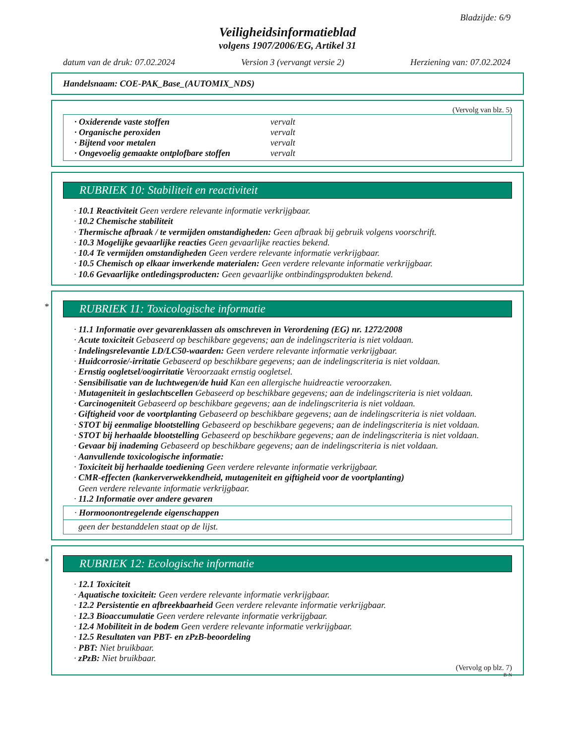Bladzijde: 6/9
Veiligheidsinformatieblad
volgens 1907/2006/EG, Artikel 31
datum van de druk: 07.02.2024 Version 3 (vervangt versie 2) Herziening van: 07.02.2024
Handelsnaam: COE-PAK_Base_(AUTOMIX_NDS)
(Vervolg van blz. 5)
· Oxiderende vaste stoffen vervalt
· Organische peroxiden vervalt
· Bijtend voor metalen vervalt
· Ongevoelig gemaakte ontplofbare stoffen vervalt
RUBRIEK 10: Stabiliteit en reactiviteit
· 10.1 Reactiviteit Geen verdere relevante informatie verkrijgbaar.
· 10.2 Chemische stabiliteit
· Thermische afbraak / te vermijden omstandigheden: Geen afbraak bij gebruik volgens voorschrift.
· 10.3 Mogelijke gevaarlijke reacties Geen gevaarlijke reacties bekend.
· 10.4 Te vermijden omstandigheden Geen verdere relevante informatie verkrijgbaar.
· 10.5 Chemisch op elkaar inwerkende materialen: Geen verdere relevante informatie verkrijgbaar.
· 10.6 Gevaarlijke ontledingsproducten: Geen gevaarlijke ontbindingsprodukten bekend.
*
RUBRIEK 11: Toxicologische informatie
· 11.1 Informatie over gevarenklassen als omschreven in Verordening (EG) nr. 1272/2008
· Acute toxiciteit Gebaseerd op beschikbare gegevens; aan de indelingscriteria is niet voldaan.
· Indelingsrelevantie LD/LC50-waarden: Geen verdere relevante informatie verkrijgbaar.
· Huidcorrosie/-irritatie Gebaseerd op beschikbare gegevens; aan de indelingscriteria is niet voldaan.
· Ernstig oogletsel/oogirritatie Veroorzaakt ernstig oogletsel.
· Sensibilisatie van de luchtwegen/de huid Kan een allergische huidreactie veroorzaken.
· Mutageniteit in geslachtscellen Gebaseerd op beschikbare gegevens; aan de indelingscriteria is niet voldaan.
· Carcinogeniteit Gebaseerd op beschikbare gegevens; aan de indelingscriteria is niet voldaan.
· Giftigheid voor de voortplanting Gebaseerd op beschikbare gegevens; aan de indelingscriteria is niet voldaan.
· STOT bij eenmalige blootstelling Gebaseerd op beschikbare gegevens; aan de indelingscriteria is niet voldaan.
· STOT bij herhaalde blootstelling Gebaseerd op beschikbare gegevens; aan de indelingscriteria is niet voldaan.
· Gevaar bij inademing Gebaseerd op beschikbare gegevens; aan de indelingscriteria is niet voldaan.
· Aanvullende toxicologische informatie:
· Toxiciteit bij herhaalde toediening Geen verdere relevante informatie verkrijgbaar.
· CMR-effecten (kankerverwekkendheid, mutageniteit en giftigheid voor de voortplanting)
Geen verdere relevante informatie verkrijgbaar.
· 11.2 Informatie over andere gevaren
· Hormoonontregelende eigenschappen
geen der bestanddelen staat op de lijst.
*
RUBRIEK 12: Ecologische informatie
· 12.1 Toxiciteit
· Aquatische toxiciteit: Geen verdere relevante informatie verkrijgbaar.
· 12.2 Persistentie en afbreekbaarheid Geen verdere relevante informatie verkrijgbaar.
· 12.3 Bioaccumulatie Geen verdere relevante informatie verkrijgbaar.
· 12.4 Mobiliteit in de bodem Geen verdere relevante informatie verkrijgbaar.
· 12.5 Resultaten van PBT- en zPzB-beoordeling
· PBT: Niet bruikbaar.
· zPzB: Niet bruikbaar.
(Vervolg op blz. 7)
B-N